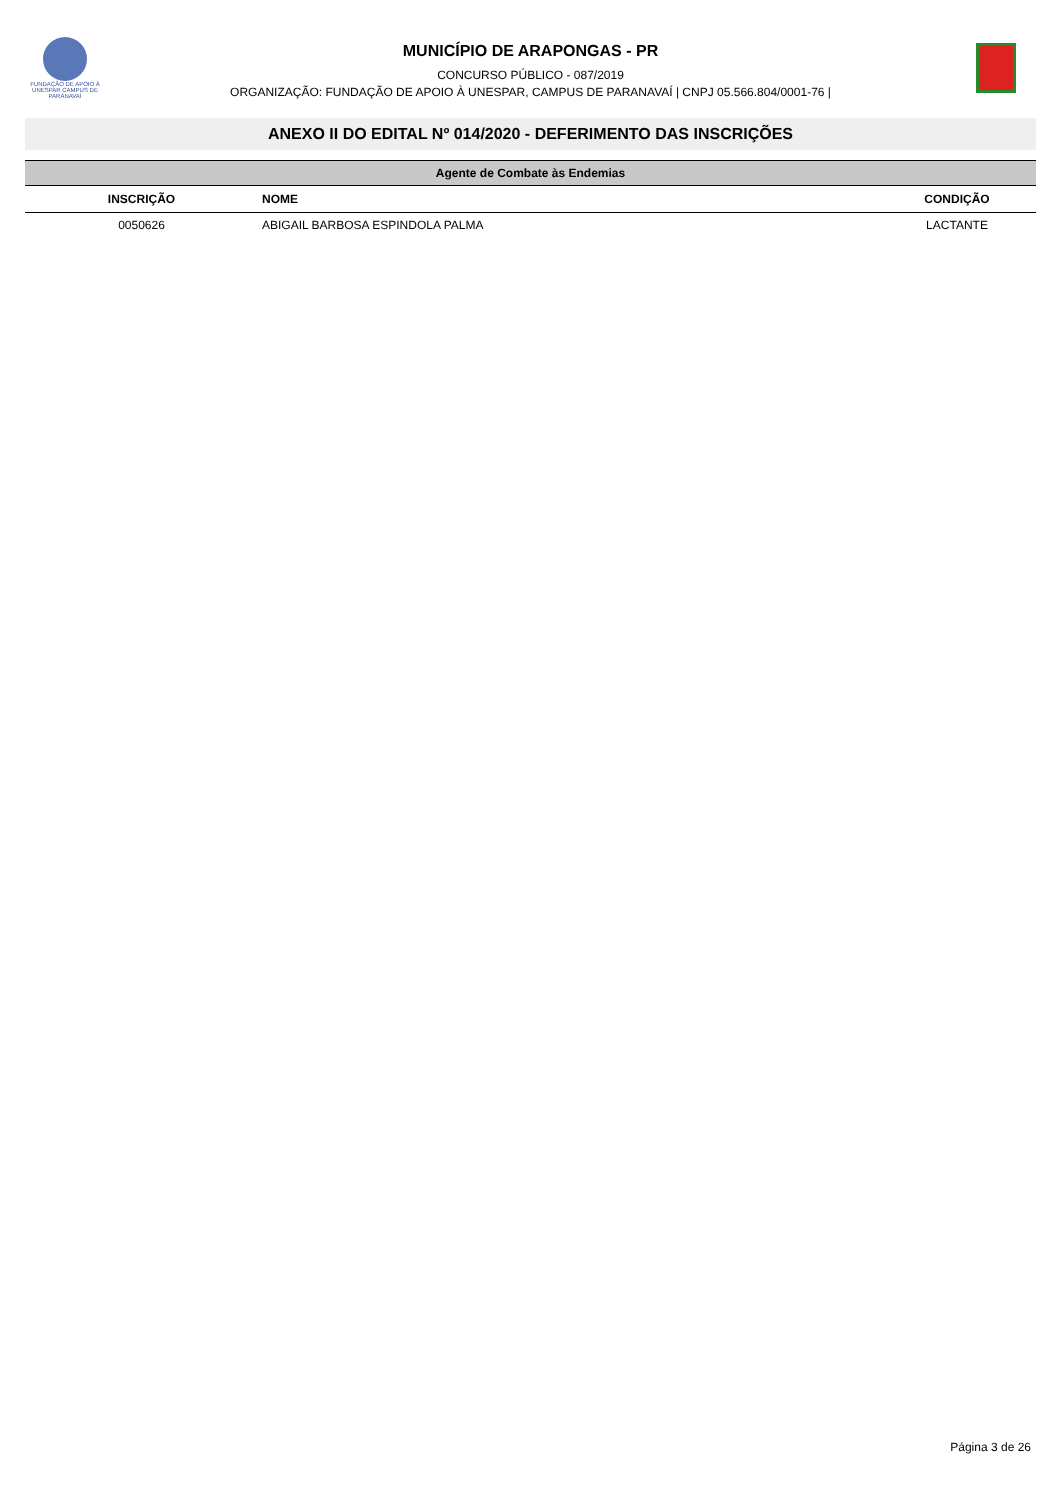FUNDAÇÃO DE APOIO À UNESPAR CAMPUS DE PARANAVAÍ
MUNICÍPIO DE ARAPONGAS - PR
CONCURSO PÚBLICO - 087/2019
ORGANIZAÇÃO: FUNDAÇÃO DE APOIO À UNESPAR, CAMPUS DE PARANAVAÍ | CNPJ 05.566.804/0001-76 |
ANEXO II DO EDITAL Nº 014/2020 - DEFERIMENTO DAS INSCRIÇÕES
| Agente de Combate às Endemias | | |
| INSCRIÇÃO | NOME | CONDIÇÃO |
| 0050626 | ABIGAIL BARBOSA ESPINDOLA PALMA | LACTANTE |
Página 3 de 26